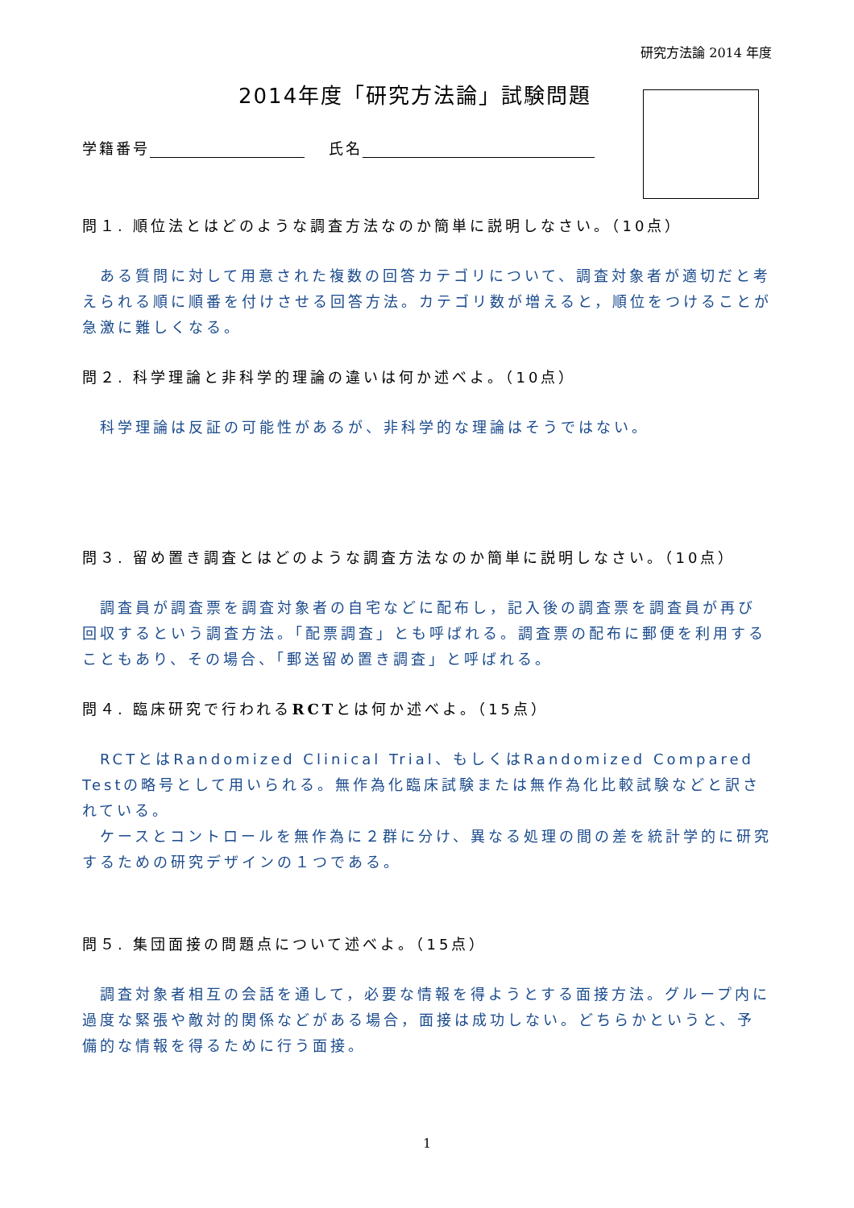研究方法論 2014 年度
2014年度「研究方法論」試験問題
学籍番号　 氏名
問１. 順位法とはどのような調査方法なのか簡単に説明しなさい。（10点）
　ある質問に対して用意された複数の回答カテゴリについて、調査対象者が適切だと考えられる順に順番を付けさせる回答方法。カテゴリ数が増えると，順位をつけることが急激に難しくなる。
問２. 科学理論と非科学的理論の違いは何か述べよ。（10点）
　科学理論は反証の可能性があるが、非科学的な理論はそうではない。
問３. 留め置き調査とはどのような調査方法なのか簡単に説明しなさい。（10点）
　調査員が調査票を調査対象者の自宅などに配布し，記入後の調査票を調査員が再び回収するという調査方法。「配票調査」とも呼ばれる。調査票の配布に郵便を利用することもあり、その場合、「郵送留め置き調査」と呼ばれる。
問４. 臨床研究で行われるRCTとは何か述べよ。（15点）
　RCTとはRandomized Clinical Trial、もしくはRandomized Compared Testの略号として用いられる。無作為化臨床試験または無作為化比較試験などと訳されている。
　ケースとコントロールを無作為に２群に分け、異なる処理の間の差を統計学的に研究するための研究デザインの１つである。
問５. 集団面接の問題点について述べよ。（15点）
　調査対象者相互の会話を通して，必要な情報を得ようとする面接方法。グループ内に過度な緊張や敵対的関係などがある場合，面接は成功しない。どちらかというと、予備的な情報を得るために行う面接。
1